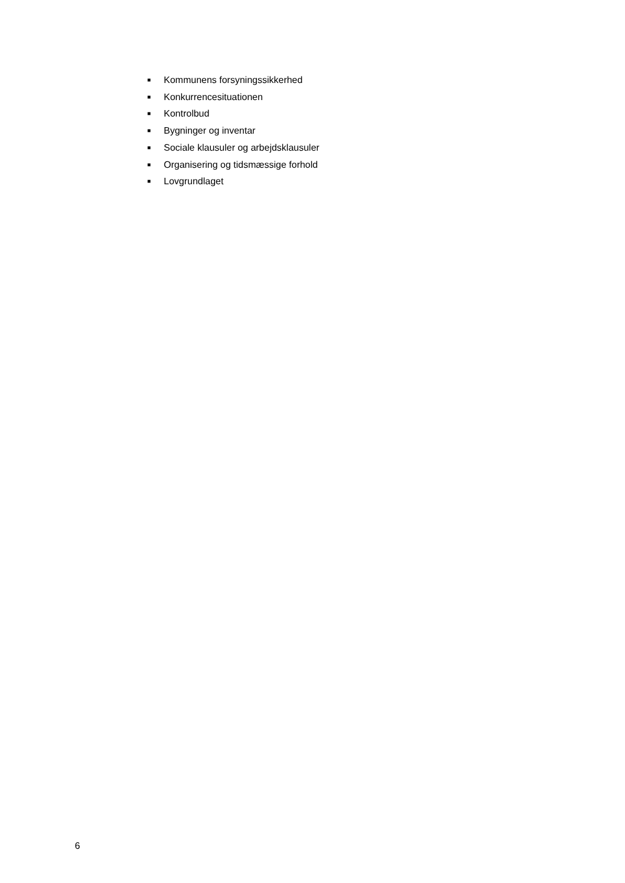■ Kommunens forsyningssikkerhed
■ Konkurrencesituationen
■ Kontrolbud
■ Bygninger og inventar
■ Sociale klausuler og arbejdsklausuler
■ Organisering og tidsmæssige forhold
■ Lovgrundlaget
6